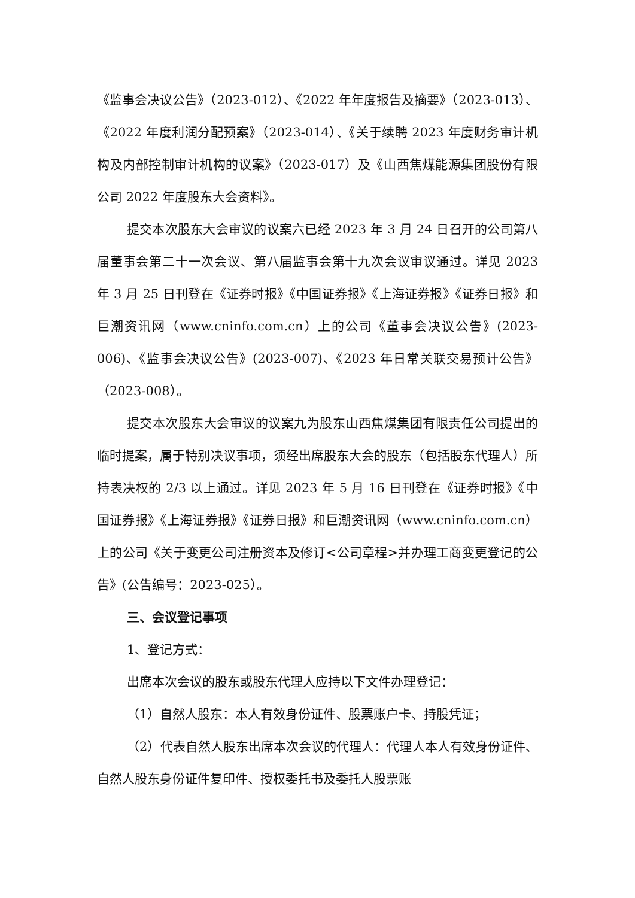《监事会决议公告》（2023-012）、《2022 年年度报告及摘要》（2023-013）、《2022 年度利润分配预案》（2023-014）、《关于续聘 2023 年度财务审计机构及内部控制审计机构的议案》（2023-017）及《山西焦煤能源集团股份有限公司 2022 年度股东大会资料》。
提交本次股东大会审议的议案六已经 2023 年 3 月 24 日召开的公司第八届董事会第二十一次会议、第八届监事会第十九次会议审议通过。详见 2023 年 3 月 25 日刊登在《证券时报》《中国证券报》《上海证券报》《证券日报》和巨潮资讯网（www.cninfo.com.cn）上的公司《董事会决议公告》(2023-006)、《监事会决议公告》(2023-007)、《2023 年日常关联交易预计公告》（2023-008）。
提交本次股东大会审议的议案九为股东山西焦煤集团有限责任公司提出的临时提案，属于特别决议事项，须经出席股东大会的股东（包括股东代理人）所持表决权的 2/3 以上通过。详见 2023 年 5 月 16 日刊登在《证券时报》《中国证券报》《上海证券报》《证券日报》和巨潮资讯网（www.cninfo.com.cn）上的公司《关于变更公司注册资本及修订<公司章程>并办理工商变更登记的公告》(公告编号：2023-025）。
三、会议登记事项
1、登记方式：
出席本次会议的股东或股东代理人应持以下文件办理登记：
（1）自然人股东：本人有效身份证件、股票账户卡、持股凭证；
（2）代表自然人股东出席本次会议的代理人：代理人本人有效身份证件、自然人股东身份证件复印件、授权委托书及委托人股票账